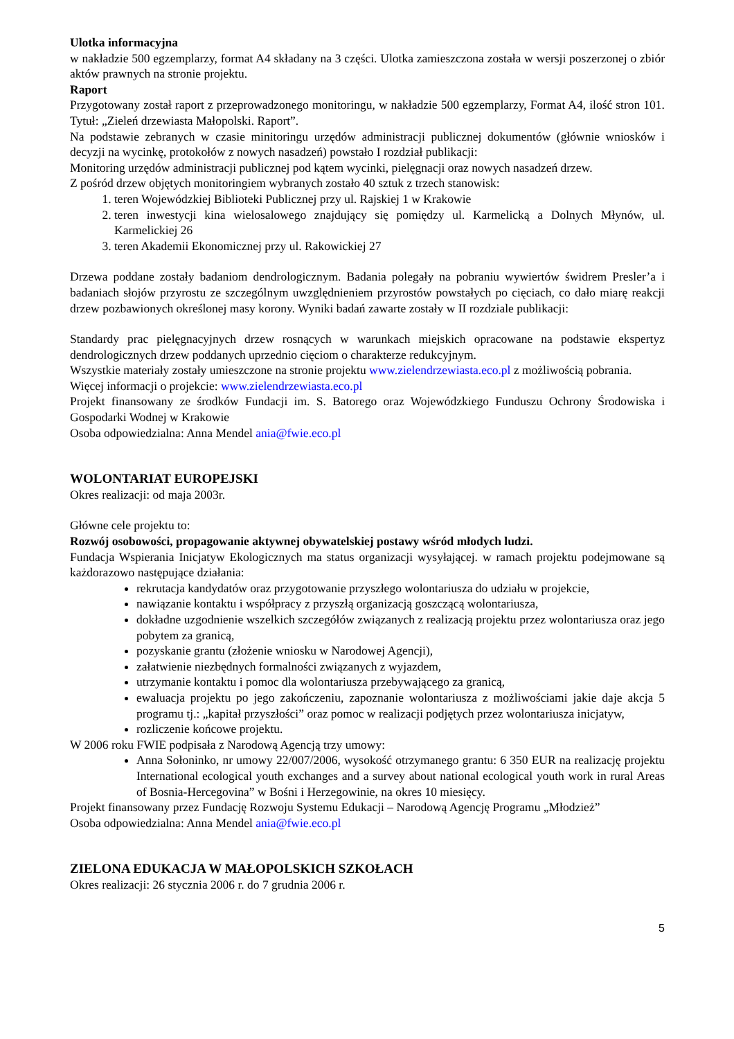Ulotka informacyjna
w nakładzie 500 egzemplarzy, format A4 składany na 3 części. Ulotka zamieszczona została w wersji poszerzonej o zbiór aktów prawnych na stronie projektu.
Raport
Przygotowany został raport z przeprowadzonego monitoringu, w nakładzie 500 egzemplarzy, Format A4, ilość stron 101. Tytuł: „Zieleń drzewiasta Małopolski. Raport”.
Na podstawie zebranych w czasie minitoringu urzędów administracji publicznej dokumentów (głównie wniosków i decyzji na wycinkę, protokołów z nowych nasadzeń) powstało I rozdział publikacji:
Monitoring urzędów administracji publicznej pod kątem wycinki, pielęgnacji oraz nowych nasadzeń drzew.
Z pośród drzew objętych monitoringiem wybranych zostało 40 sztuk z trzech stanowisk:
1. teren Wojewódzkiej Biblioteki Publicznej przy ul. Rajskiej 1 w Krakowie
2. teren inwestycji kina wielosalowego znajdujący się pomiędzy ul. Karmelicką a Dolnych Młynów, ul. Karmelickiej 26
3. teren Akademii Ekonomicznej przy ul. Rakowickiej 27
Drzewa poddane zostały badaniom dendrologicznym. Badania polegały na pobraniu wywiertów świdrem Presler’a i badaniach słojów przyrostu ze szczególnym uwzględnieniem przyrostów powstałych po cięciach, co dało miarę reakcji drzew pozbawionych określonej masy korony. Wyniki badań zawarte zostały w II rozdziale publikacji:
Standardy prac pielęgnacyjnych drzew rosnących w warunkach miejskich opracowane na podstawie ekspertyz dendrologicznych drzew poddanych uprzednio cięciom o charakterze redukcyjnym.
Wszystkie materiały zostały umieszczone na stronie projektu www.zielendrzewiasta.eco.pl z możliwością pobrania.
Więcej informacji o projekcie: www.zielendrzewiasta.eco.pl
Projekt finansowany ze środków Fundacji im. S. Batorego oraz Wojewódzkiego Funduszu Ochrony Środowiska i Gospodarki Wodnej w Krakowie
Osoba odpowiedzialna: Anna Mendel ania@fwie.eco.pl
WOLONTARIAT EUROPEJSKI
Okres realizacji: od maja 2003r.
Główne cele projektu to:
Rozwój osobowości, propagowanie aktywnej obywatelskiej postawy wśród młodych ludzi.
Fundacja Wspierania Inicjatyw Ekologicznych ma status organizacji wysyłającej. w ramach projektu podejmowane są każdorazowo następujące działania:
rekrutacja kandydatów oraz przygotowanie przyszłego wolontariusza do udziału w projekcie,
nawiązanie kontaktu i współpracy z przyszłą organizacją goszczącą wolontariusza,
dokładne uzgodnienie wszelkich szczegółów związanych z realizacją projektu przez wolontariusza oraz jego pobytem za granicą,
pozyskanie grantu (złożenie wniosku w Narodowej Agencji),
załatwienie niezbędnych formalności związanych z wyjazdem,
utrzymanie kontaktu i pomoc dla wolontariusza przebywającego za granicą,
ewaluacja projektu po jego zakończeniu, zapoznanie wolontariusza z możliwościami jakie daje akcja 5 programu tj.: „kapitał przyszłości” oraz pomoc w realizacji podjętych przez wolontariusza inicjatyw,
rozliczenie końcowe projektu.
W 2006 roku FWIE podpisała z Narodową Agencją trzy umowy:
Anna Sołoninko, nr umowy 22/007/2006, wysokość otrzymanego grantu: 6 350 EUR na realizację projektu International ecological youth exchanges and a survey about national ecological youth work in rural Areas of Bosnia-Hercegovina” w Bośni i Herzegowinie, na okres 10 miesięcy.
Projekt finansowany przez Fundację Rozwoju Systemu Edukacji – Narodową Agencję Programu „Młodzież”
Osoba odpowiedzialna: Anna Mendel ania@fwie.eco.pl
ZIELONA EDUKACJA W MAŁOPOLSKICH SZKOŁACH
Okres realizacji: 26 stycznia 2006 r. do 7 grudnia 2006 r.
5